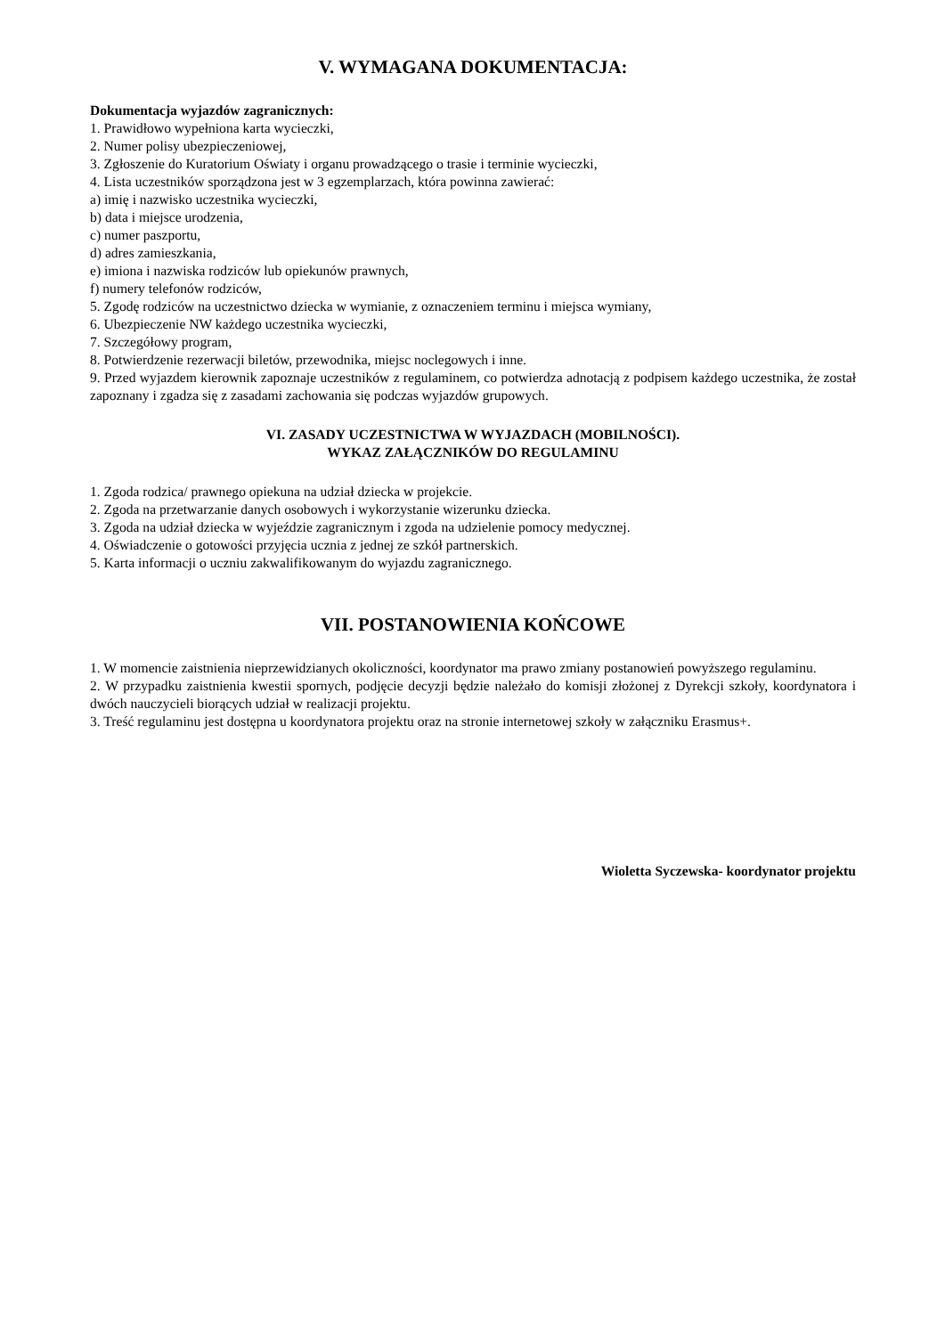V. WYMAGANA DOKUMENTACJA:
Dokumentacja wyjazdów zagranicznych:
1. Prawidłowo wypełniona karta wycieczki,
2. Numer polisy ubezpieczeniowej,
3. Zgłoszenie do Kuratorium Oświaty i organu prowadzącego o trasie i terminie wycieczki,
4. Lista uczestników sporządzona jest w 3 egzemplarzach, która powinna zawierać:
a) imię i nazwisko uczestnika wycieczki,
b) data i miejsce urodzenia,
c) numer paszportu,
d) adres zamieszkania,
e) imiona i nazwiska rodziców lub opiekunów prawnych,
f) numery telefonów rodziców,
5. Zgodę rodziców na uczestnictwo dziecka w wymianie, z oznaczeniem terminu i miejsca wymiany,
6. Ubezpieczenie NW każdego uczestnika wycieczki,
7. Szczegółowy program,
8. Potwierdzenie rezerwacji biletów, przewodnika, miejsc noclegowych i inne.
9. Przed wyjazdem kierownik zapoznaje uczestników z regulaminem, co potwierdza adnotacją z podpisem każdego uczestnika, że został zapoznany i zgadza się z zasadami zachowania się podczas wyjazdów grupowych.
VI. ZASADY UCZESTNICTWA W WYJAZDACH (MOBILNOŚCI).
WYKAZ ZAŁĄCZNIKÓW DO REGULAMINU
1. Zgoda rodzica/ prawnego opiekuna na udział dziecka w projekcie.
2. Zgoda na przetwarzanie danych osobowych i wykorzystanie wizerunku dziecka.
3. Zgoda na udział dziecka w wyjeździe zagranicznym i zgoda na udzielenie pomocy medycznej.
4. Oświadczenie o gotowości przyjęcia ucznia z jednej ze szkół partnerskich.
5. Karta informacji o uczniu zakwalifikowanym do wyjazdu zagranicznego.
VII. POSTANOWIENIA KOŃCOWE
1. W momencie zaistnienia nieprzewidzianych okoliczności, koordynator ma prawo zmiany postanowień powyższego regulaminu.
2. W przypadku zaistnienia kwestii spornych, podjęcie decyzji będzie należało do komisji złożonej z Dyrekcji szkoły, koordynatora i dwóch nauczycieli biorących udział w realizacji projektu.
3. Treść regulaminu jest dostępna u koordynatora projektu oraz na stronie internetowej szkoły w załączniku Erasmus+.
Wioletta Syczewska- koordynator projektu